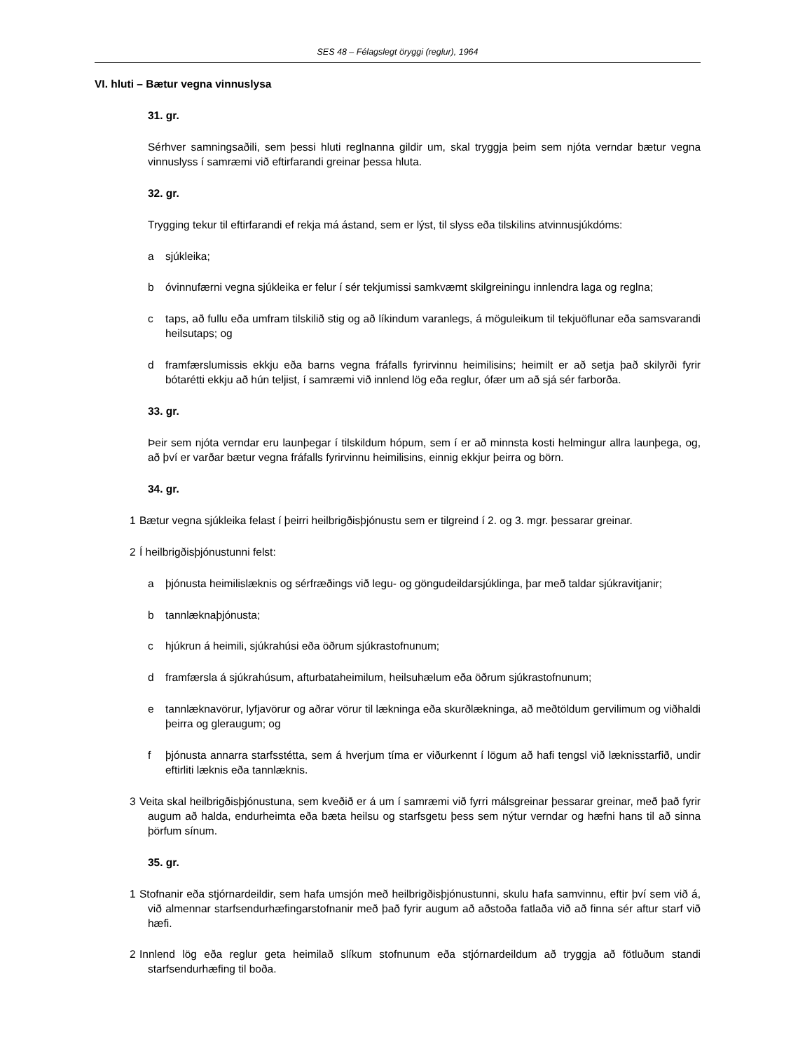SES 48 – Félagslegt öryggi (reglur), 1964
VI. hluti – Bætur vegna vinnuslysa
31. gr.
Sérhver samningsaðili, sem þessi hluti reglnanna gildir um, skal tryggja þeim sem njóta verndar bætur vegna vinnuslyss í samræmi við eftirfarandi greinar þessa hluta.
32. gr.
Trygging tekur til eftirfarandi ef rekja má ástand, sem er lýst, til slyss eða tilskilins atvinnusjúkdóms:
a sjúkleika;
b óvinnufærni vegna sjúkleika er felur í sér tekjumissi samkvæmt skilgreiningu innlendra laga og reglna;
c taps, að fullu eða umfram tilskilið stig og að líkindum varanlegs, á möguleikum til tekjuöflunar eða samsvarandi heilsutaps; og
d framfærslumissis ekkju eða barns vegna fráfalls fyrirvinnu heimilisins; heimilt er að setja það skilyrði fyrir bótarétti ekkju að hún teljist, í samræmi við innlend lög eða reglur, ófær um að sjá sér farborða.
33. gr.
Þeir sem njóta verndar eru launþegar í tilskildum hópum, sem í er að minnsta kosti helmingur allra launþega, og, að því er varðar bætur vegna fráfalls fyrirvinnu heimilisins, einnig ekkjur þeirra og börn.
34. gr.
1 Bætur vegna sjúkleika felast í þeirri heilbrigðisþjónustu sem er tilgreind í 2. og 3. mgr. þessarar greinar.
2 Í heilbrigðisþjónustunni felst:
a þjónusta heimilislæknis og sérfræðings við legu- og göngudeildarsjúklinga, þar með taldar sjúkravitjanir;
b tannlæknaþjónusta;
c hjúkrun á heimili, sjúkrahúsi eða öðrum sjúkrastofnunum;
d framfærsla á sjúkrahúsum, afturbataheimilum, heilsuhælum eða öðrum sjúkrastofnunum;
e tannlæknavörur, lyfjavörur og aðrar vörur til lækninga eða skurðlækninga, að meðtöldum gervilimum og viðhaldi þeirra og gleraugum; og
f þjónusta annarra starfsstétta, sem á hverjum tíma er viðurkennt í lögum að hafi tengsl við læknisstarfið, undir eftirliti læknis eða tannlæknis.
3 Veita skal heilbrigðisþjónustuna, sem kveðið er á um í samræmi við fyrri málsgreinar þessarar greinar, með það fyrir augum að halda, endurheimta eða bæta heilsu og starfsgetu þess sem nýtur verndar og hæfni hans til að sinna þörfum sínum.
35. gr.
1 Stofnanir eða stjórnardeildir, sem hafa umsjón með heilbrigðisþjónustunni, skulu hafa samvinnu, eftir því sem við á, við almennar starfsendurhæfingarstofnanir með það fyrir augum að aðstoða fatlaða við að finna sér aftur starf við hæfi.
2 Innlend lög eða reglur geta heimilað slíkum stofnunum eða stjórnardeildum að tryggja að fötluðum standi starfsendurhæfing til boða.